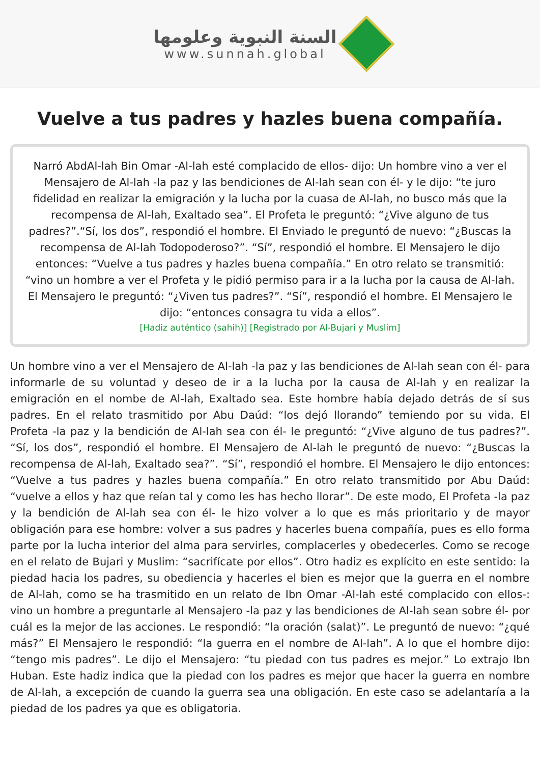السنة النبوية وعلومها
www.sunnah.global
Vuelve a tus padres y hazles buena compañía.
Narró AbdAl-lah Bin Omar -Al-lah esté complacido de ellos- dijo: Un hombre vino a ver el Mensajero de Al-lah -la paz y las bendiciones de Al-lah sean con él- y le dijo: “te juro fidelidad en realizar la emigración y la lucha por la cuasa de Al-lah, no busco más que la recompensa de Al-lah, Exaltado sea”. El Profeta le preguntó: “¿Vive alguno de tus padres?”.“Sí, los dos”, respondió el hombre. El Enviado le preguntó de nuevo: “¿Buscas la recompensa de Al-lah Todopoderoso?”. “Sí”, respondió el hombre. El Mensajero le dijo entonces: “Vuelve a tus padres y hazles buena compañía.” En otro relato se transmitió: “vino un hombre a ver el Profeta y le pidió permiso para ir a la lucha por la causa de Al-lah. El Mensajero le preguntó: “¿Viven tus padres?”. “Sí”, respondió el hombre. El Mensajero le dijo: “entonces consagra tu vida a ellos”.
[Hadiz auténtico (sahih)] [Registrado por Al-Bujari y Muslim]
Un hombre vino a ver el Mensajero de Al-lah -la paz y las bendiciones de Al-lah sean con él- para informarle de su voluntad y deseo de ir a la lucha por la causa de Al-lah y en realizar la emigración en el nombe de Al-lah, Exaltado sea. Este hombre había dejado detrás de sí sus padres. En el relato trasmitido por Abu Daúd: “los dejó llorando” temiendo por su vida. El Profeta -la paz y la bendición de Al-lah sea con él- le preguntó: “¿Vive alguno de tus padres?”. “Sí, los dos”, respondió el hombre. El Mensajero de Al-lah le preguntó de nuevo: “¿Buscas la recompensa de Al-lah, Exaltado sea?”. “Sí”, respondió el hombre. El Mensajero le dijo entonces: “Vuelve a tus padres y hazles buena compañía.” En otro relato transmitido por Abu Daúd: “vuelve a ellos y haz que reían tal y como les has hecho llorar”. De este modo, El Profeta -la paz y la bendición de Al-lah sea con él- le hizo volver a lo que es más prioritario y de mayor obligación para ese hombre: volver a sus padres y hacerles buena compañía, pues es ello forma parte por la lucha interior del alma para servirles, complacerles y obedecerles. Como se recoge en el relato de Bujari y Muslim: “sacrifícate por ellos”. Otro hadiz es explícito en este sentido: la piedad hacia los padres, su obediencia y hacerles el bien es mejor que la guerra en el nombre de Al-lah, como se ha trasmitido en un relato de Ibn Omar -Al-lah esté complacido con ellos-: vino un hombre a preguntarle al Mensajero -la paz y las bendiciones de Al-lah sean sobre él- por cuál es la mejor de las acciones. Le respondió: “la oración (salat)”. Le preguntó de nuevo: “¿qué más?” El Mensajero le respondió: “la guerra en el nombre de Al-lah”. A lo que el hombre dijo: “tengo mis padres”. Le dijo el Mensajero: “tu piedad con tus padres es mejor.” Lo extrajo Ibn Huban. Este hadiz indica que la piedad con los padres es mejor que hacer la guerra en nombre de Al-lah, a excepción de cuando la guerra sea una obligación. En este caso se adelantaría a la piedad de los padres ya que es obligatoria.